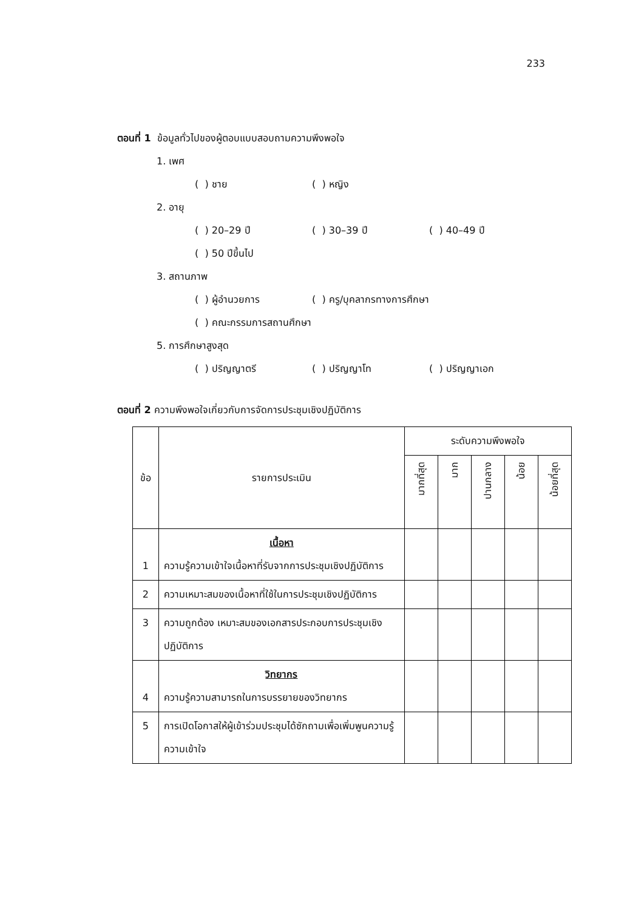233
ตอนที่ 1 ข้อมูลทั่วไปของผู้ตอบแบบสอบถามความพึงพอใจ
1. เพศ
( ) ชาย ( ) หญิง
2. อายุ
( ) 20–29 ปี ( ) 30–39 ปี ( ) 40–49 ปี
( ) 50 ปีขึ้นไป
3. สถานภาพ
( ) ผู้อำนวยการ ( ) ครู/บุคลากรทางการศึกษา
( ) คณะกรรมการสถานศึกษา
5. การศึกษาสูงสุด
( ) ปริญญาตรี ( ) ปริญญาโท ( ) ปริญญาเอก
ตอนที่ 2 ความพึงพอใจเกี่ยวกับการจัดการประชุมเชิงปฏิบัติการ
| ข้อ | รายการประเมิน | ระดับความพึงพอใจ | | | | |
| --- | --- | --- | --- | --- | --- | --- |
| | | มากที่สุด | มาก | ปานกลาง | น้อย | น้อยที่สุด |
| 1 | เนื้อหา ความรู้ความเข้าใจเนื้อหาที่รับจากการประชุมเชิงปฏิบัติการ | | | | | |
| 2 | ความเหมาะสมของเนื้อหาที่ใช้ในการประชุมเชิงปฏิบัติการ | | | | | |
| 3 | ความถูกต้อง เหมาะสมของเอกสารประกอบการประชุมเชิงปฏิบัติการ | | | | | |
| 4 | วิทยากร ความรู้ความสามารถในการบรรยายของวิทยากร | | | | | |
| 5 | การเปิดโอกาสให้ผู้เข้าร่วมประชุมได้ซักถามเพื่อเพิ่มพูนความรู้ความเข้าใจ | | | | | |